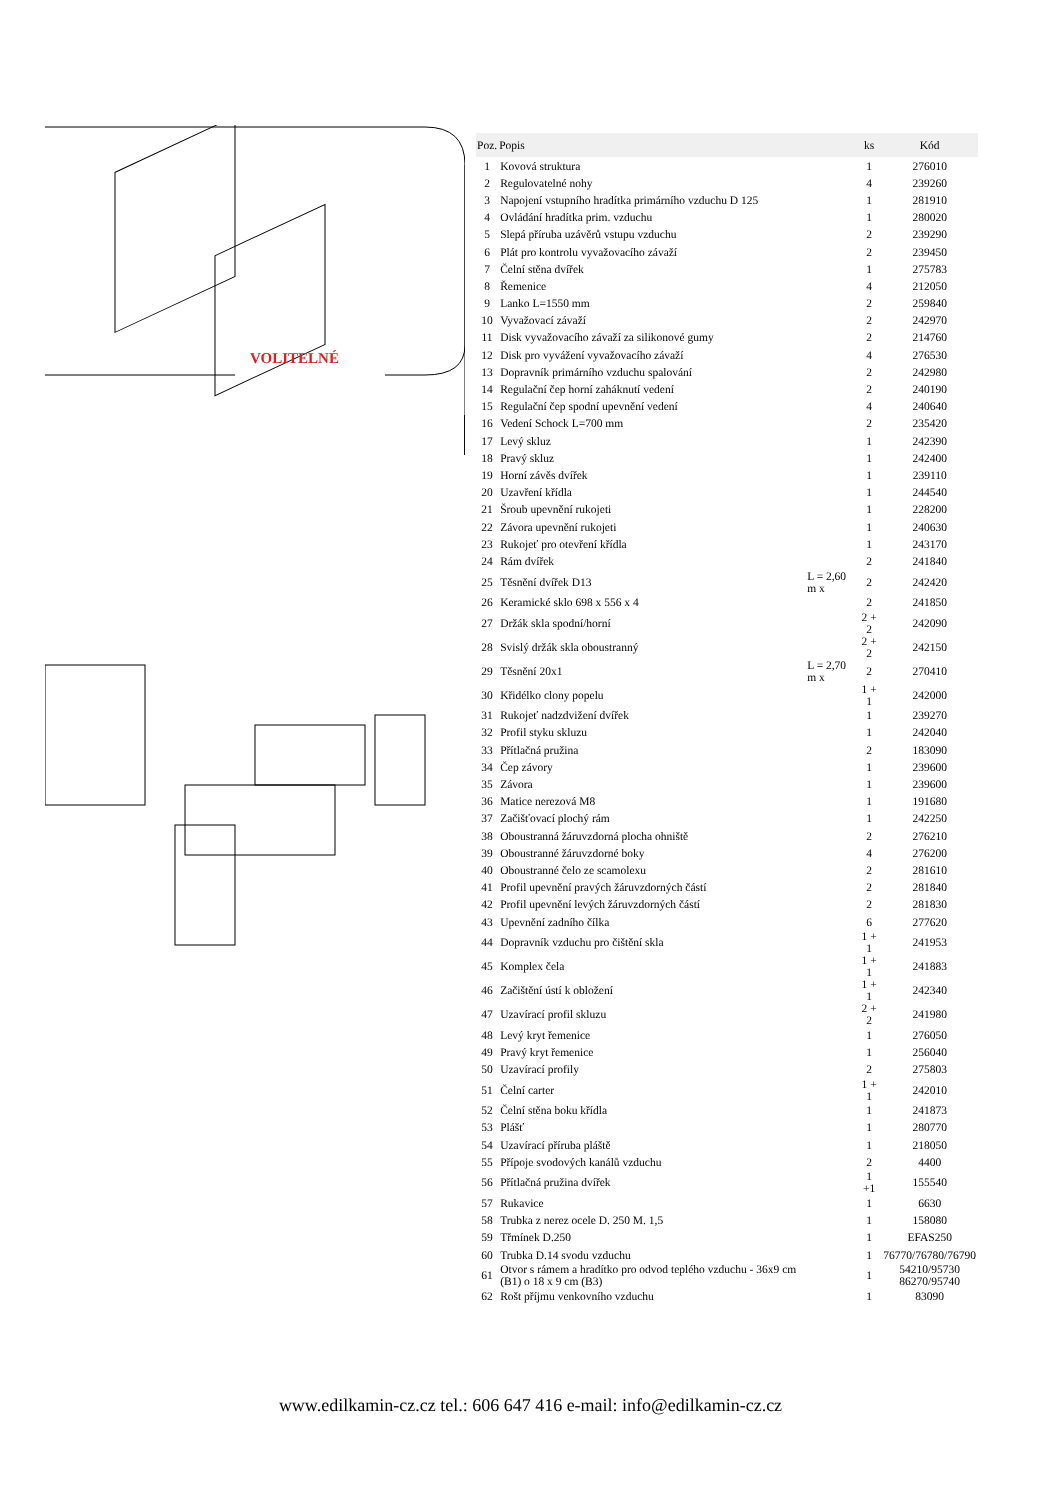VOLITELNÉ
| Poz. | Popis | | ks | Kód |
| --- | --- | --- | --- | --- |
| 1 | Kovová struktura | | 1 | 276010 |
| 2 | Regulovatelné nohy | | 4 | 239260 |
| 3 | Napojení vstupního hradítka primárního vzduchu D 125 | | 1 | 281910 |
| 4 | Ovládání hradítka prim. vzduchu | | 1 | 280020 |
| 5 | Slepá příruba uzávěrů vstupu vzduchu | | 2 | 239290 |
| 6 | Plát pro kontrolu vyvažovacího závaží | | 2 | 239450 |
| 7 | Čelní stěna dvířek | | 1 | 275783 |
| 8 | Řemenice | | 4 | 212050 |
| 9 | Lanko L=1550 mm | | 2 | 259840 |
| 10 | Vyvažovací závaží | | 2 | 242970 |
| 11 | Disk vyvažovacího závaží za silikonové gumy | | 2 | 214760 |
| 12 | Disk pro vyvážení vyvažovacího závaží | | 4 | 276530 |
| 13 | Dopravník primárního vzduchu spalování | | 2 | 242980 |
| 14 | Regulační čep horní zaháknutí vedení | | 2 | 240190 |
| 15 | Regulační čep spodní upevnění vedení | | 4 | 240640 |
| 16 | Vedení Schock L=700 mm | | 2 | 235420 |
| 17 | Levý skluz | | 1 | 242390 |
| 18 | Pravý skluz | | 1 | 242400 |
| 19 | Horní závěs dvířek | | 1 | 239110 |
| 20 | Uzavření křídla | | 1 | 244540 |
| 21 | Šroub upevnění rukojeti | | 1 | 228200 |
| 22 | Závora upevnění rukojeti | | 1 | 240630 |
| 23 | Rukojeť pro otevření křídla | | 1 | 243170 |
| 24 | Rám dvířek | | 2 | 241840 |
| 25 | Těsnění dvířek D13 | L = 2,60 m x | 2 | 242420 |
| 26 | Keramické sklo 698 x 556 x 4 | | 2 | 241850 |
| 27 | Držák skla spodní/horní | | 2 + 2 | 242090 |
| 28 | Svislý držák skla oboustranný | | 2 + 2 | 242150 |
| 29 | Těsnění 20x1 | L = 2,70 m x | 2 | 270410 |
| 30 | Křidélko clony popelu | | 1 + 1 | 242000 |
| 31 | Rukojeť nadzdvižení dvířek | | 1 | 239270 |
| 32 | Profil styku skluzu | | 1 | 242040 |
| 33 | Přítlačná pružina | | 2 | 183090 |
| 34 | Čep závory | | 1 | 239600 |
| 35 | Závora | | 1 | 239600 |
| 36 | Matice nerezová M8 | | 1 | 191680 |
| 37 | Začišťovací plochý rám | | 1 | 242250 |
| 38 | Oboustranná žáruvzdorná plocha ohniště | | 2 | 276210 |
| 39 | Oboustranné žáruvzdorné boky | | 4 | 276200 |
| 40 | Oboustranné čelo ze scamolexu | | 2 | 281610 |
| 41 | Profil upevnění pravých žáruvzdorných částí | | 2 | 281840 |
| 42 | Profil upevnění levých žáruvzdorných částí | | 2 | 281830 |
| 43 | Upevnění zadního čílka | | 6 | 277620 |
| 44 | Dopravník vzduchu pro čištění skla | | 1 + 1 | 241953 |
| 45 | Komplex čela | | 1 + 1 | 241883 |
| 46 | Začištění ústí k obložení | | 1 + 1 | 242340 |
| 47 | Uzavírací profil skluzu | | 2 + 2 | 241980 |
| 48 | Levý kryt řemenice | | 1 | 276050 |
| 49 | Pravý kryt řemenice | | 1 | 256040 |
| 50 | Uzavírací profily | | 2 | 275803 |
| 51 | Čelní carter | | 1 + 1 | 242010 |
| 52 | Čelní stěna boku křídla | | 1 | 241873 |
| 53 | Plášť | | 1 | 280770 |
| 54 | Uzavírací příruba pláště | | 1 | 218050 |
| 55 | Přípoje svodových kanálů vzduchu | | 2 | 4400 |
| 56 | Přítlačná pružina dvířek | | 1 +1 | 155540 |
| 57 | Rukavice | | 1 | 6630 |
| 58 | Trubka z nerez ocele D. 250 M. 1,5 | | 1 | 158080 |
| 59 | Třmínek D.250 | | 1 | EFAS250 |
| 60 | Trubka D.14 svodu vzduchu | | 1 | 76770/76780/76790 |
| 61 | Otvor s rámem a hradítko pro odvod teplého vzduchu - 36x9 cm (B1) o 18 x 9 cm (B3) | | 1 | 54210/95730 86270/95740 |
| 62 | Rošt příjmu venkovního vzduchu | | 1 | 83090 |
www.edilkamin-cz.cz tel.: 606 647 416 e-mail: info@edilkamin-cz.cz